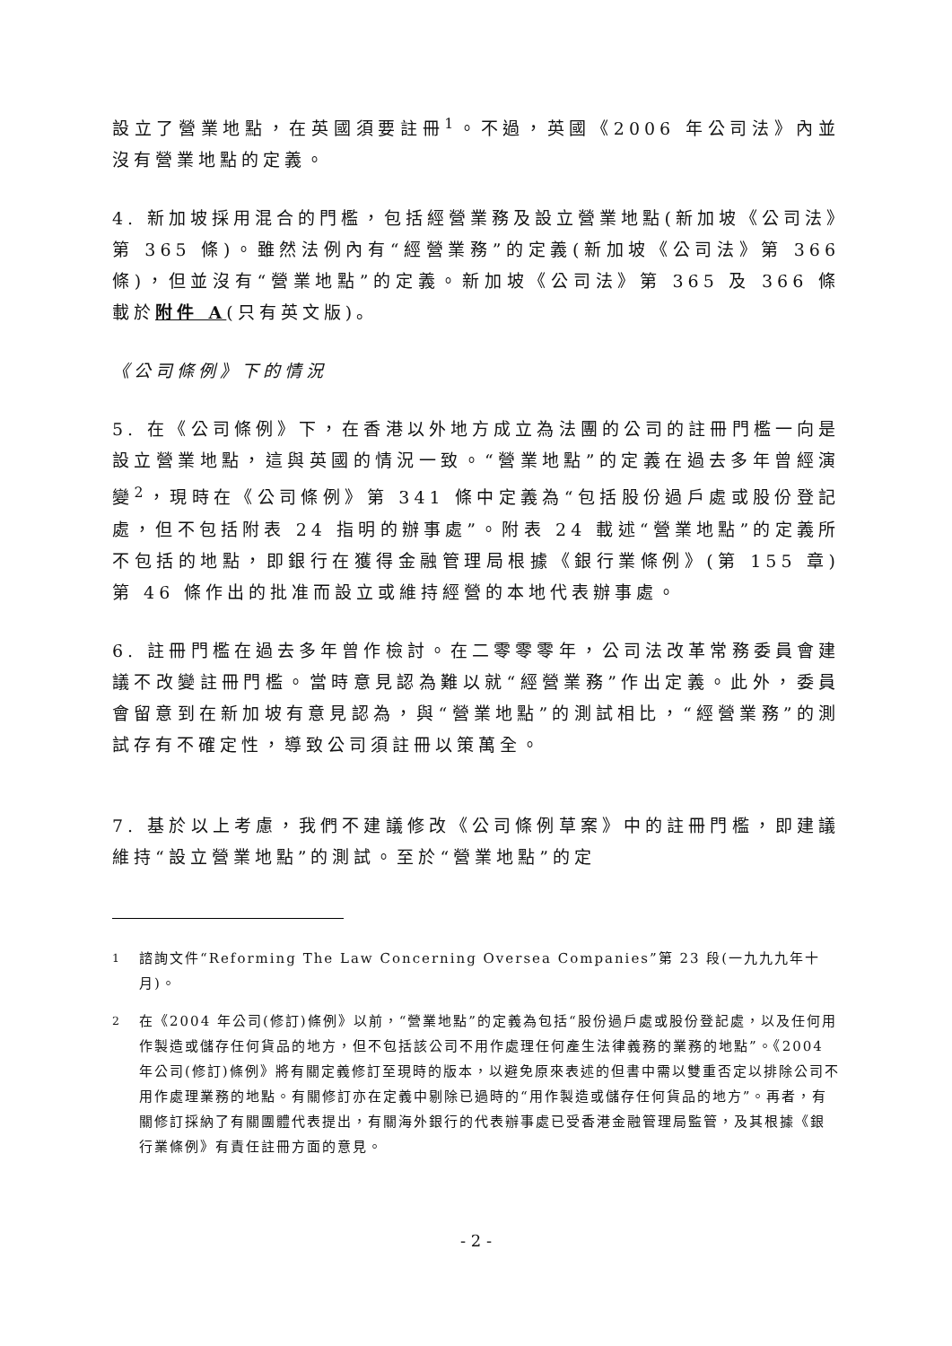設立了營業地點，在英國須要註冊<sup>1</sup>。不過，英國《2006 年公司法》內並沒有營業地點的定義。
4. 新加坡採用混合的門檻，包括經營業務及設立營業地點(新加坡《公司法》第 365 條)。雖然法例內有“經營業務”的定義(新加坡《公司法》第 366 條)，但並沒有“營業地點”的定義。新加坡《公司法》第 365 及 366 條載於附件 A(只有英文版)。
《公司條例》下的情況
5. 在《公司條例》下，在香港以外地方成立為法團的公司的註冊門檻一向是設立營業地點，這與英國的情況一致。“營業地點”的定義在過去多年曾經演變<sup>2</sup>，現時在《公司條例》第 341 條中定義為“包括股份過戶處或股份登記處，但不包括附表 24 指明的辦事處”。附表 24 載述“營業地點”的定義所不包括的地點，即銀行在獲得金融管理局根據《銀行業條例》(第 155 章)第 46 條作出的批准而設立或維持經營的本地代表辦事處。
6. 註冊門檻在過去多年曾作檢討。在二零零零年，公司法改革常務委員會建議不改變註冊門檻。當時意見認為難以就“經營業務”作出定義。此外，委員會留意到在新加坡有意見認為，與“營業地點”的測試相比，“經營業務”的測試存有不確定性，導致公司須註冊以策萬全。
7. 基於以上考慮，我們不建議修改《公司條例草案》中的註冊門檻，即建議維持“設立營業地點”的測試。至於“營業地點”的定
<sup>1</sup> 諮詢文件“Reforming The Law Concerning Oversea Companies”第 23 段(一九九九年十月)。
<sup>2</sup> 在《2004 年公司(修訂)條例》以前，“營業地點”的定義為包括“股份過戶處或股份登記處，以及任何用作製造或儲存任何貨品的地方，但不包括該公司不用作處理任何產生法律義務的業務的地點”。《2004 年公司(修訂)條例》將有關定義修訂至現時的版本，以避免原來表述的但書中需以雙重否定以排除公司不用作處理業務的地點。有關修訂亦在定義中剔除已過時的“用作製造或儲存任何貨品的地方”。再者，有關修訂採納了有關團體代表提出，有關海外銀行的代表辦事處已受香港金融管理局監管，及其根據《銀行業條例》有責任註冊方面的意見。
- 2 -